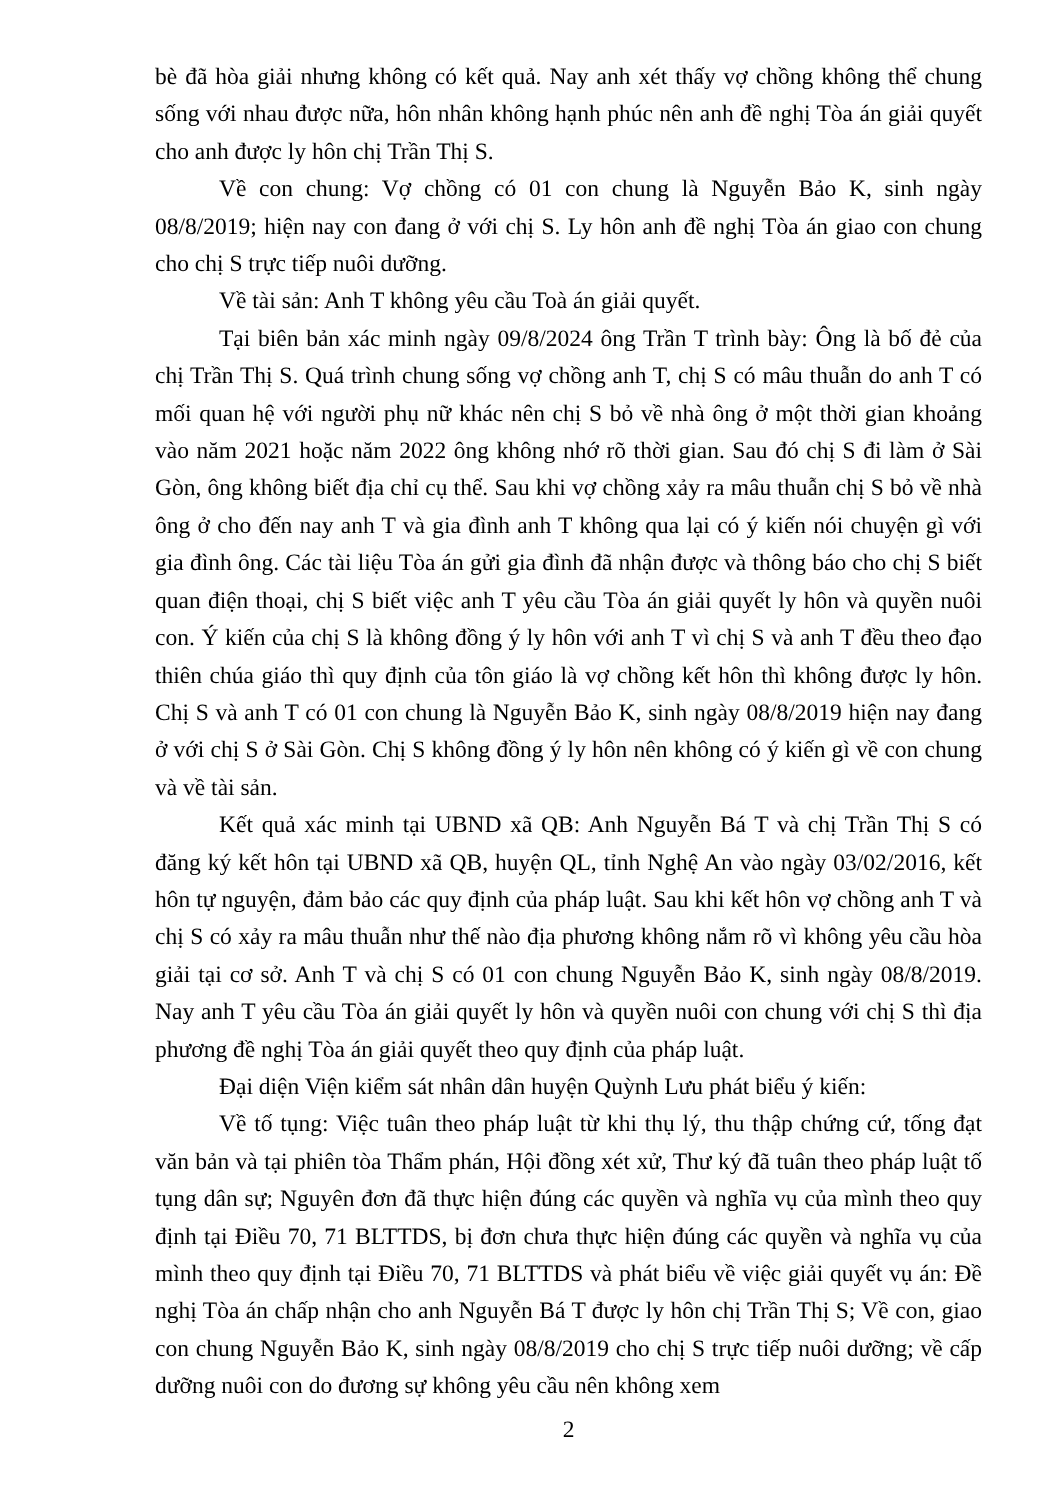bè đã hòa giải nhưng không có kết quả. Nay anh xét thấy vợ chồng không thể chung sống với nhau được nữa, hôn nhân không hạnh phúc nên anh đề nghị Tòa án giải quyết cho anh được ly hôn chị Trần Thị S.
Về con chung: Vợ chồng có 01 con chung là Nguyễn Bảo K, sinh ngày 08/8/2019; hiện nay con đang ở với chị S. Ly hôn anh đề nghị Tòa án giao con chung cho chị S trực tiếp nuôi dưỡng.
Về tài sản: Anh T không yêu cầu Toà án giải quyết.
Tại biên bản xác minh ngày 09/8/2024 ông Trần T trình bày: Ông là bố đẻ của chị Trần Thị S. Quá trình chung sống vợ chồng anh T, chị S có mâu thuẫn do anh T có mối quan hệ với người phụ nữ khác nên chị S bỏ về nhà ông ở một thời gian khoảng vào năm 2021 hoặc năm 2022 ông không nhớ rõ thời gian. Sau đó chị S đi làm ở Sài Gòn, ông không biết địa chỉ cụ thể. Sau khi vợ chồng xảy ra mâu thuẫn chị S bỏ về nhà ông ở cho đến nay anh T và gia đình anh T không qua lại có ý kiến nói chuyện gì với gia đình ông. Các tài liệu Tòa án gửi gia đình đã nhận được và thông báo cho chị S biết quan điện thoại, chị S biết việc anh T yêu cầu Tòa án giải quyết ly hôn và quyền nuôi con. Ý kiến của chị S là không đồng ý ly hôn với anh T vì chị S và anh T đều theo đạo thiên chúa giáo thì quy định của tôn giáo là vợ chồng kết hôn thì không được ly hôn. Chị S và anh T có 01 con chung là Nguyễn Bảo K, sinh ngày 08/8/2019 hiện nay đang ở với chị S ở Sài Gòn. Chị S không đồng ý ly hôn nên không có ý kiến gì về con chung và về tài sản.
Kết quả xác minh tại UBND xã QB: Anh Nguyễn Bá T và chị Trần Thị S có đăng ký kết hôn tại UBND xã QB, huyện QL, tỉnh Nghệ An vào ngày 03/02/2016, kết hôn tự nguyện, đảm bảo các quy định của pháp luật. Sau khi kết hôn vợ chồng anh T và chị S có xảy ra mâu thuẫn như thế nào địa phương không nắm rõ vì không yêu cầu hòa giải tại cơ sở. Anh T và chị S có 01 con chung Nguyễn Bảo K, sinh ngày 08/8/2019. Nay anh T yêu cầu Tòa án giải quyết ly hôn và quyền nuôi con chung với chị S thì địa phương đề nghị Tòa án giải quyết theo quy định của pháp luật.
Đại diện Viện kiểm sát nhân dân huyện Quỳnh Lưu phát biểu ý kiến:
Về tố tụng: Việc tuân theo pháp luật từ khi thụ lý, thu thập chứng cứ, tống đạt văn bản và tại phiên tòa Thẩm phán, Hội đồng xét xử, Thư ký đã tuân theo pháp luật tố tụng dân sự; Nguyên đơn đã thực hiện đúng các quyền và nghĩa vụ của mình theo quy định tại Điều 70, 71 BLTTDS, bị đơn chưa thực hiện đúng các quyền và nghĩa vụ của mình theo quy định tại Điều 70, 71 BLTTDS và phát biểu về việc giải quyết vụ án: Đề nghị Tòa án chấp nhận cho anh Nguyễn Bá T được ly hôn chị Trần Thị S; Về con, giao con chung Nguyễn Bảo K, sinh ngày 08/8/2019 cho chị S trực tiếp nuôi dưỡng; về cấp dưỡng nuôi con do đương sự không yêu cầu nên không xem
2